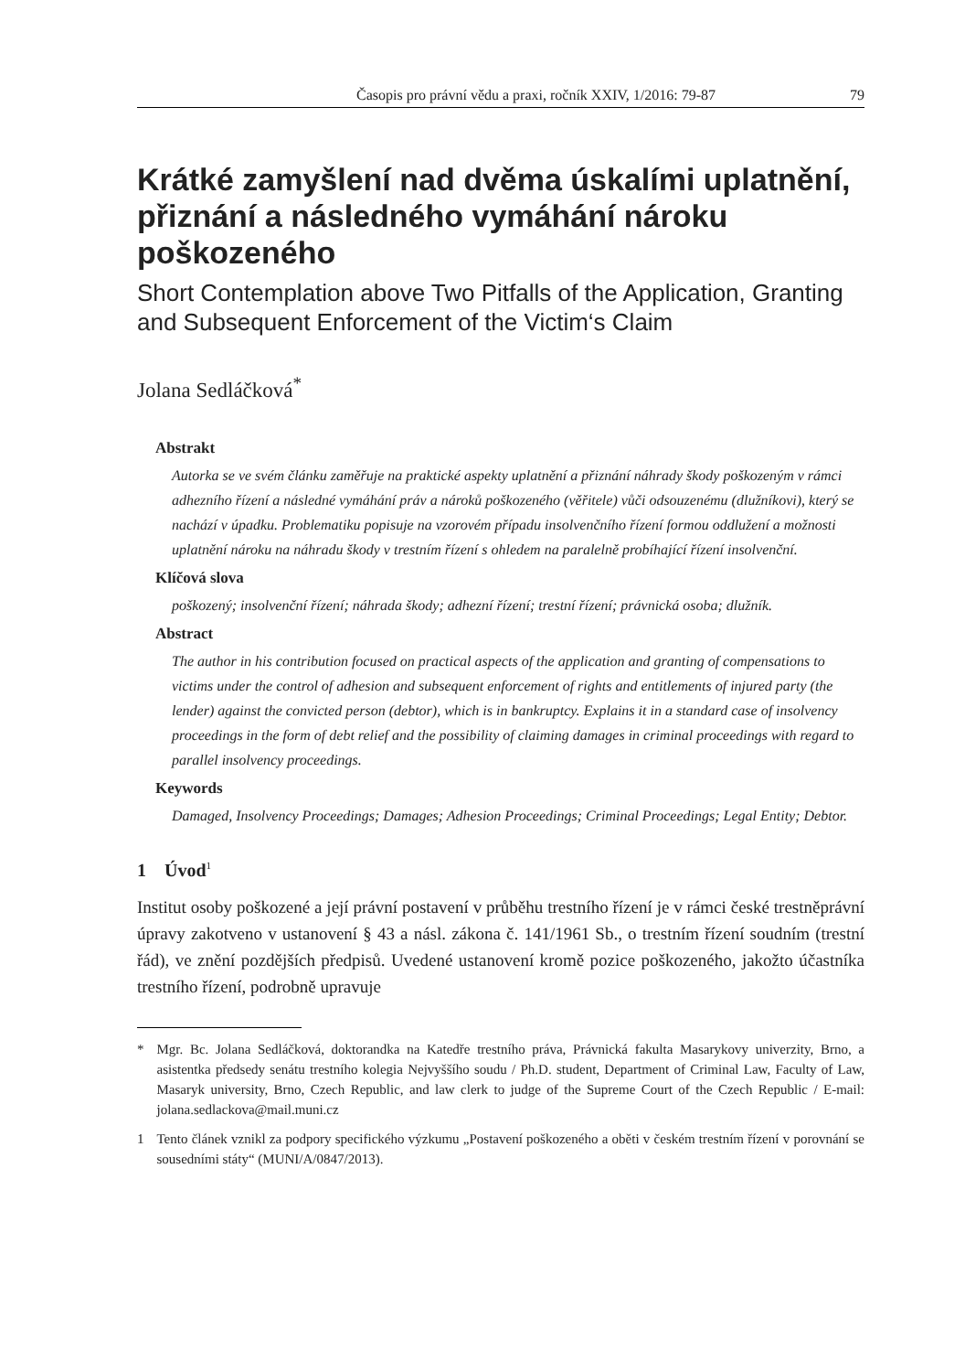Časopis pro právní vědu a praxi, ročník XXIV, 1/2016: 79-87 79
Krátké zamyšlení nad dvěma úskalími uplatnění, přiznání a následného vymáhání nároku poškozeného
Short Contemplation above Two Pitfalls of the Application, Granting and Subsequent Enforcement of the Victim‘s Claim
Jolana Sedláčková<sup>*</sup>
Abstrakt
Autorka se ve svém článku zaměřuje na praktické aspekty uplatnění a přiznání náhrady škody poškozeným v rámci adhezního řízení a následné vymáhání práv a nároků poškozeného (věřitele) vůči odsouzenému (dlužníkovi), který se nachází v úpadku. Problematiku popisuje na vzorovém případu insolvenčního řízení formou oddlužení a možnosti uplatnění nároku na náhradu škody v trestním řízení s ohledem na paralelně probíhající řízení insolvenční.
Klíčová slova
poškozený; insolvenční řízení; náhrada škody; adhezní řízení; trestní řízení; právnická osoba; dlužník.
Abstract
The author in his contribution focused on practical aspects of the application and granting of compensations to victims under the control of adhesion and subsequent enforcement of rights and entitlements of injured party (the lender) against the convicted person (debtor), which is in bankruptcy. Explains it in a standard case of insolvency proceedings in the form of debt relief and the possibility of claiming damages in criminal proceedings with regard to parallel insolvency proceedings.
Keywords
Damaged, Insolvency Proceedings; Damages; Adhesion Proceedings; Criminal Proceedings; Legal Entity; Debtor.
1 Úvod<sup>1</sup>
Institut osoby poškozené a její právní postavení v průběhu trestního řízení je v rámci české trestněprávní úpravy zakotveno v ustanovení § 43 a násl. zákona č. 141/1961 Sb., o trestním řízení soudním (trestní řád), ve znění pozdějších předpisů. Uvedené ustanovení kromě pozice poškozeného, jakožto účastníka trestního řízení, podrobně upravuje
* Mgr. Bc. Jolana Sedláčková, doktorandka na Katedře trestního práva, Právnická fakulta Masarykovy univerzity, Brno, a asistentka předsedy senátu trestního kolegia Nejvyššího soudu / Ph.D. student, Department of Criminal Law, Faculty of Law, Masaryk university, Brno, Czech Republic, and law clerk to judge of the Supreme Court of the Czech Republic / E-mail: jolana.sedlackova@mail.muni.cz
1 Tento článek vznikl za podpory specifického výzkumu „Postavení poškozeného a oběti v českém trestním řízení v porovnání se sousedními státy“ (MUNI/A/0847/2013).